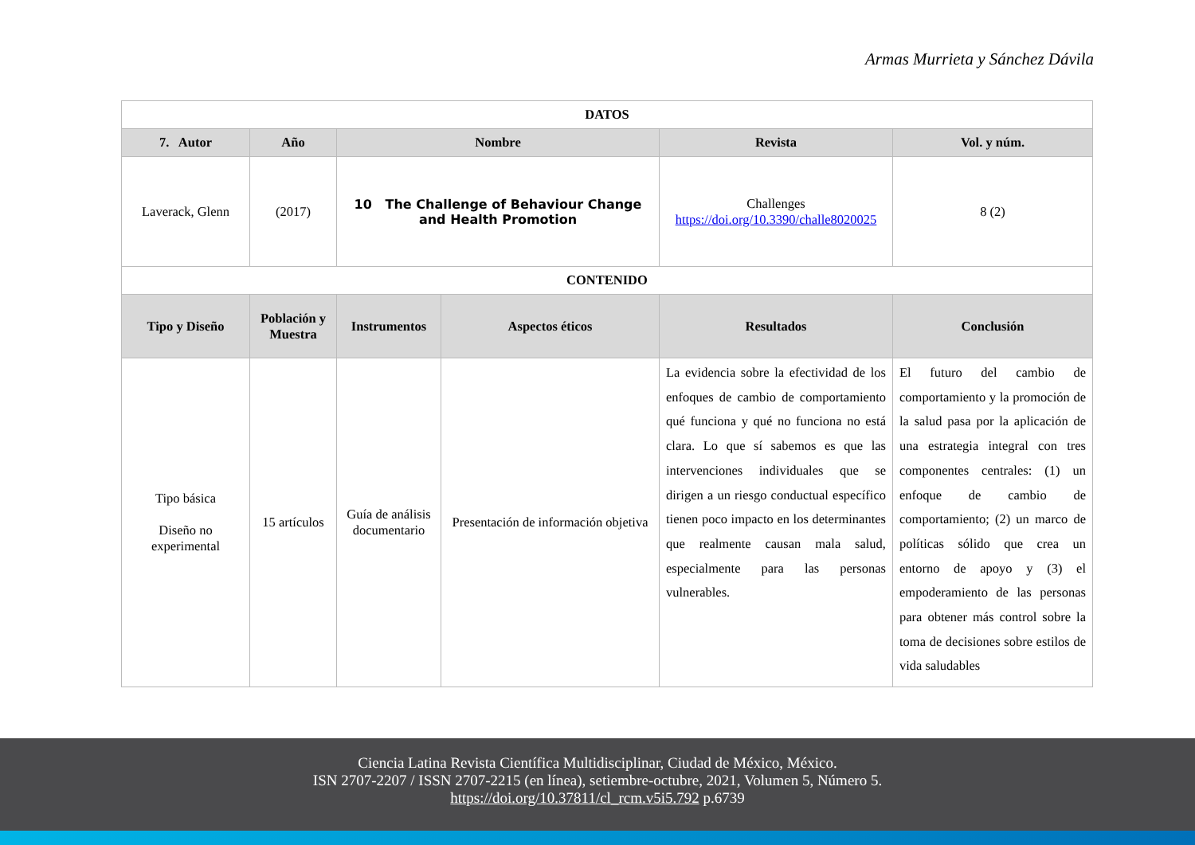Armas Murrieta y Sánchez Dávila
| DATOS | | | | | |
| --- | --- | --- | --- | --- | --- |
| 7. Autor | Año | Nombre | | Revista | Vol. y núm. |
| Laverack, Glenn | (2017) | 10 The Challenge of Behaviour Change and Health Promotion | | Challenges https://doi.org/10.3390/challe8020025 | 8 (2) |
| CONTENIDO | | | | | |
| Tipo y Diseño | Población y Muestra | Instrumentos | Aspectos éticos | Resultados | Conclusión |
| Tipo básica Diseño no experimental | 15 artículos | Guía de análisis documentario | Presentación de información objetiva | La evidencia sobre la efectividad de los enfoques de cambio de comportamiento qué funciona y qué no funciona no está clara. Lo que sí sabemos es que las intervenciones individuales que se dirigen a un riesgo conductual específico tienen poco impacto en los determinantes que realmente causan mala salud, especialmente para las personas vulnerables. | El futuro del cambio de comportamiento y la promoción de la salud pasa por la aplicación de una estrategia integral con tres componentes centrales: (1) un enfoque de cambio de comportamiento; (2) un marco de políticas sólido que crea un entorno de apoyo y (3) el empoderamiento de las personas para obtener más control sobre la toma de decisiones sobre estilos de vida saludables |
Ciencia Latina Revista Científica Multidisciplinar, Ciudad de México, México.
ISN 2707-2207 / ISSN 2707-2215 (en línea), setiembre-octubre, 2021, Volumen 5, Número 5.
https://doi.org/10.37811/cl_rcm.v5i5.792 p.6739